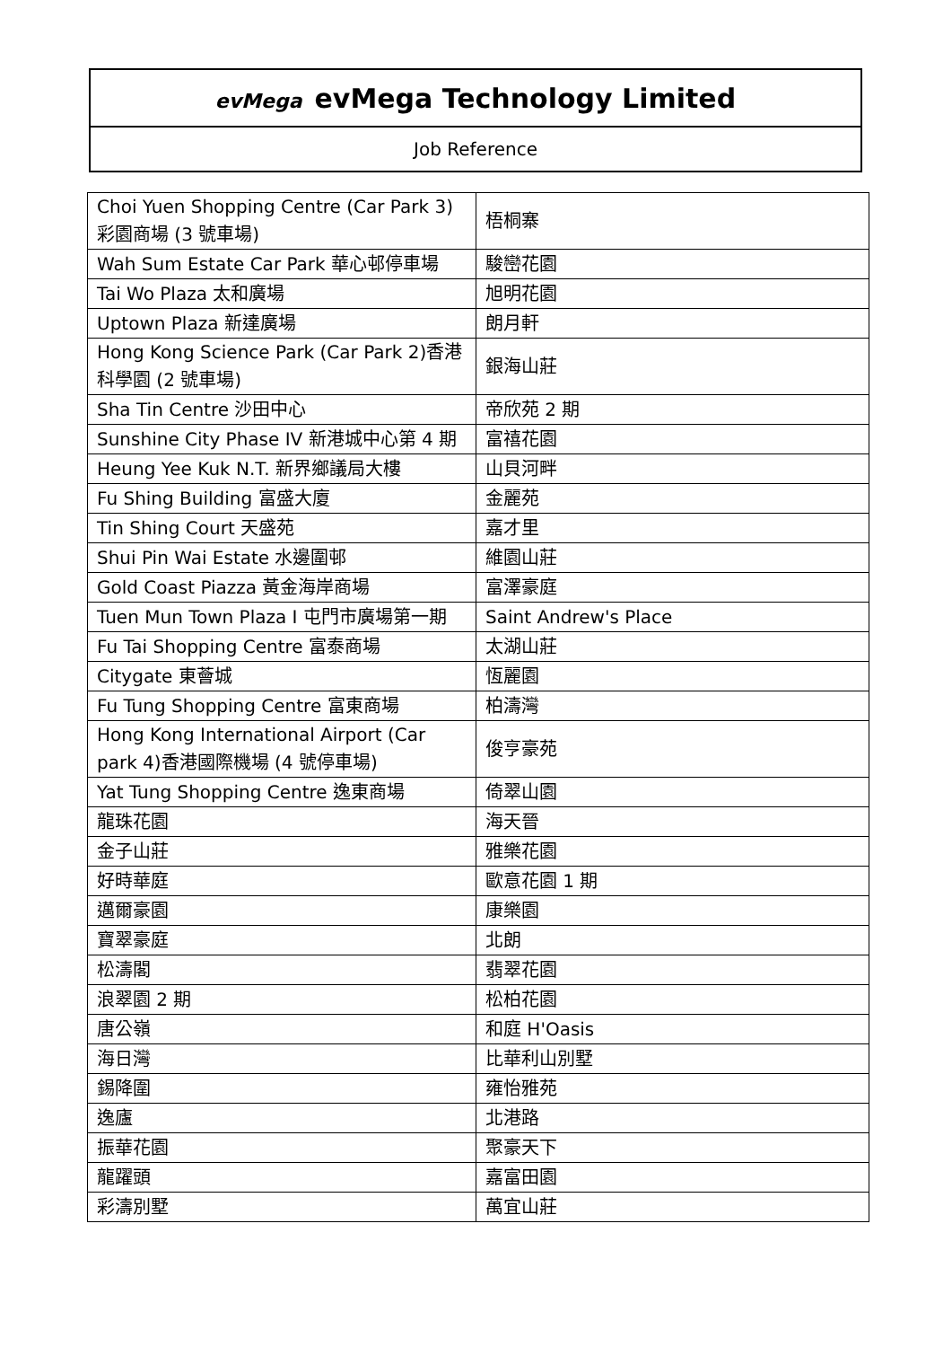evMega evMega Technology Limited
Job Reference
| Choi Yuen Shopping Centre (Car Park 3)彩園商場 (3 號車場) | 梧桐寨 |
| Wah Sum Estate Car Park 華心邨停車場 | 駿巒花園 |
| Tai Wo Plaza 太和廣場 | 旭明花園 |
| Uptown Plaza 新達廣場 | 朗月軒 |
| Hong Kong Science Park (Car Park 2)香港科學園 (2 號車場) | 銀海山莊 |
| Sha Tin Centre 沙田中心 | 帝欣苑 2 期 |
| Sunshine City Phase IV 新港城中心第 4 期 | 富禧花園 |
| Heung Yee Kuk N.T. 新界鄉議局大樓 | 山貝河畔 |
| Fu Shing Building 富盛大廈 | 金麗苑 |
| Tin Shing Court 天盛苑 | 嘉才里 |
| Shui Pin Wai Estate 水邊圍邨 | 維園山莊 |
| Gold Coast Piazza 黃金海岸商場 | 富澤豪庭 |
| Tuen Mun Town Plaza I 屯門市廣場第一期 | Saint Andrew's Place |
| Fu Tai Shopping Centre 富泰商場 | 太湖山莊 |
| Citygate 東薈城 | 恆麗園 |
| Fu Tung Shopping Centre 富東商場 | 柏濤灣 |
| Hong Kong International Airport (Car park 4)香港國際機場 (4 號停車場) | 俊亨豪苑 |
| Yat Tung Shopping Centre 逸東商場 | 倚翠山園 |
| 龍珠花園 | 海天晉 |
| 金子山莊 | 雅樂花園 |
| 好時華庭 | 歐意花園 1 期 |
| 邁爾豪園 | 康樂園 |
| 寶翠豪庭 | 北朗 |
| 松濤閣 | 翡翠花園 |
| 浪翠園 2 期 | 松柏花園 |
| 唐公嶺 | 和庭 H'Oasis |
| 海日灣 | 比華利山別墅 |
| 錫降圍 | 雍怡雅苑 |
| 逸廬 | 北港路 |
| 振華花園 | 聚豪天下 |
| 龍躍頭 | 嘉富田園 |
| 彩濤別墅 | 萬宜山莊 |